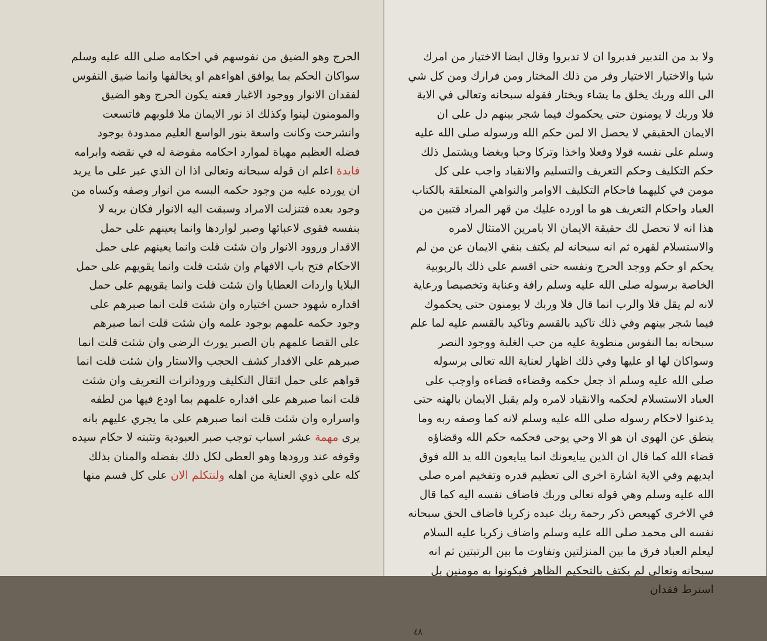الحرج وهو الضيق من نفوسهم في احكامه صلى الله عليه وسلم سواكان الحكم بما يوافق اهواءهم او يخالفها وانما ضيق النفوس لفقدان الانوار ووجود الاغيار فعنه يكون الحرج وهو الضيق والمومنون لينوا وكذلك اذ نور الايمان ملا قلوبهم فاتسعت وانشرحت وكانت واسعة بنور الواسع العليم ممدودة بوجود فضله العظيم مهياة لموارد احكامه مفوضة له في نقضه وابرامه فايدة اعلم ان قوله سبحانه وتعالى اذا ان الذي عبر على ما يريد ان يورده عليه من وجود حكمه البسه من انوار وصفه وكساه من وجود بعده فتنزلت الامراد وسبقت اليه الانوار فكان بربه لا بنفسه فقوى لاعبائها وصبر لواردها وانما يعينهم على حمل الاقدار وروود الانوار وان شئت قلت وانما يعينهم على حمل الاحكام فتح باب الافهام وان شئت قلت وانما يقويهم على حمل البلايا واردات العطايا وان شئت قلت وانما يقويهم على حمل اقداره شهود حسن اختياره وان شئت قلت انما صبرهم على وجود حكمه علمهم بوجود علمه وان شئت قلت انما صبرهم على القضا علمهم بان الصبر يورث الرضى وان شئت قلت انما صبرهم على الاقدار كشف الحجب والاستار وان شئت قلت انما قواهم على حمل اثقال التكليف وروداترات التعريف وان شئت قلت انما صبرهم على اقداره علمهم بما اودع فيها من لطفه واسراره وان شئت قلت انما صبرهم على ما يجري عليهم بانه يرى مهمة عشر اسباب توجب صبر العبودية وتثبته لا حكام سيده وقوفه عند ورودها وهو العطى لكل ذلك بفضله والمنان بذلك كله على ذوي العناية من اهله ولنتكلم الان على كل قسم منها
ولا بد من التدبير فدبروا ان لا تدبروا وقال ايضا الاختيار من امرك شيا والاختيار الاختيار وفر من ذلك المختار ومن فرارك ومن كل شي الى الله وربك يخلق ما يشاء ويختار فقوله سبحانه وتعالى في الاية فلا وربك لا يومنون حتى يحكموك فيما شجر بينهم دل على ان الايمان الحقيقي لا يحصل الا لمن حكم الله ورسوله صلى الله عليه وسلم على نفسه قولا وفعلا واخذا وتركا وحبا وبغضا ويشتمل ذلك حكم التكليف وحكم التعريف والتسليم والانقياد واجب على كل مومن في كليهما فاحكام التكليف الاوامر والنواهي المتعلقة بالكتاب العباد واحكام التعريف هو ما اورده عليك من قهر المراد فتبين من هذا انه لا تحصل لك حقيقة الايمان الا بامرين الامتثال لامره والاستسلام لقهره ثم انه سبحانه لم يكتف بنفي الايمان عن من لم يحكم او حكم ووجد الحرج ونفسه حتى اقسم على ذلك بالربوبية الخاصة برسوله صلى الله عليه وسلم رافة وعناية وتخصيصا ورعاية لانه لم يقل فلا والرب انما قال فلا وربك لا يومنون حتى يحكموك فيما شجر بينهم وفي ذلك تاكيد بالقسم وتاكيد بالقسم عليه لما علم سبحانه بما النفوس منطوية عليه من حب الغلبة ووجود النصر وسواكان لها او عليها وفي ذلك اظهار لعناية الله تعالى برسوله صلى الله عليه وسلم اذ جعل حكمه وقضاءه قضاءه واوجب على العباد الاستسلام لحكمه والانقياد لامره ولم يقبل الايمان بالهته حتى يذعنوا لاحكام رسوله صلى الله عليه وسلم لانه كما وصفه ربه وما ينطق عن الهوى ان هو الا وحي يوحى فحكمه حكم الله وقضاؤه قضاء الله كما قال ان الذين يبايعونك انما يبايعون الله يد الله فوق ايديهم وفي الاية اشارة اخرى الى تعظيم قدره وتفخيم امره صلى الله عليه وسلم وهي قوله تعالى وربك فاضاف نفسه اليه كما قال في الاخرى كهيعص ذكر رحمة ربك عبده زكريا فاضاف الحق سبحانه نفسه الى محمد صلى الله عليه وسلم واضاف زكريا عليه السلام ليعلم العباد فرق ما بين المنزلتين وتفاوت ما بين الرتبتين ثم انه سبحانه وتعالى لم يكتف بالتحكيم الظاهر فيكونوا به مومنين بل استرط فقدان
٤٨